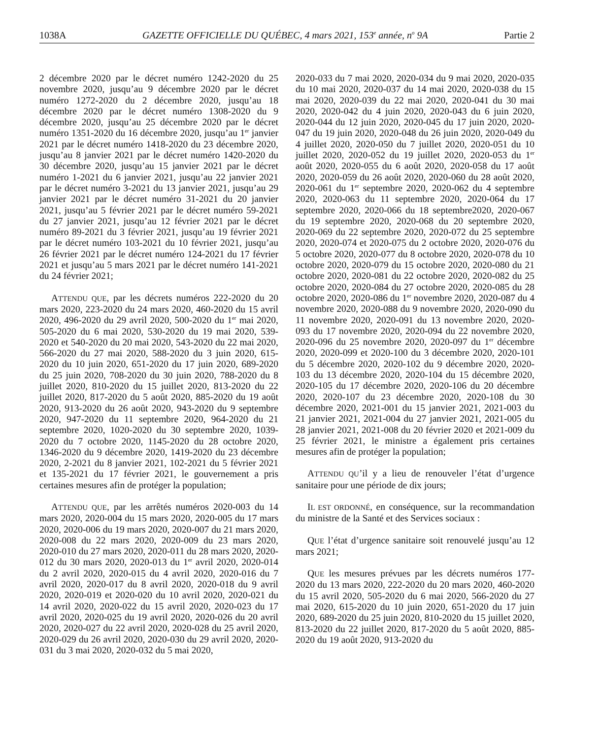1038A GAZETTE OFFICIELLE DU QUÉBEC, 4 mars 2021, 153<sup>e</sup> année, n<sup>o</sup> 9A Partie 2
2 décembre 2020 par le décret numéro 1242-2020 du 25 novembre 2020, jusqu’au 9 décembre 2020 par le décret numéro 1272-2020 du 2 décembre 2020, jusqu’au 18 décembre 2020 par le décret numéro 1308-2020 du 9 décembre 2020, jusqu’au 25 décembre 2020 par le décret numéro 1351-2020 du 16 décembre 2020, jusqu’au 1<sup>er</sup> janvier 2021 par le décret numéro 1418-2020 du 23 décembre 2020, jusqu’au 8 janvier 2021 par le décret numéro 1420-2020 du 30 décembre 2020, jusqu’au 15 janvier 2021 par le décret numéro 1-2021 du 6 janvier 2021, jusqu’au 22 janvier 2021 par le décret numéro 3-2021 du 13 janvier 2021, jusqu’au 29 janvier 2021 par le décret numéro 31-2021 du 20 janvier 2021, jusqu’au 5 février 2021 par le décret numéro 59-2021 du 27 janvier 2021, jusqu’au 12 février 2021 par le décret numéro 89-2021 du 3 février 2021, jusqu’au 19 février 2021 par le décret numéro 103-2021 du 10 février 2021, jusqu’au 26 février 2021 par le décret numéro 124-2021 du 17 février 2021 et jusqu’au 5 mars 2021 par le décret numéro 141-2021 du 24 février 2021;
ATTENDU QUE, par les décrets numéros 222-2020 du 20 mars 2020, 223-2020 du 24 mars 2020, 460-2020 du 15 avril 2020, 496-2020 du 29 avril 2020, 500-2020 du 1<sup>er</sup> mai 2020, 505-2020 du 6 mai 2020, 530-2020 du 19 mai 2020, 539-2020 et 540-2020 du 20 mai 2020, 543-2020 du 22 mai 2020, 566-2020 du 27 mai 2020, 588-2020 du 3 juin 2020, 615-2020 du 10 juin 2020, 651-2020 du 17 juin 2020, 689-2020 du 25 juin 2020, 708-2020 du 30 juin 2020, 788-2020 du 8 juillet 2020, 810-2020 du 15 juillet 2020, 813-2020 du 22 juillet 2020, 817-2020 du 5 août 2020, 885-2020 du 19 août 2020, 913-2020 du 26 août 2020, 943-2020 du 9 septembre 2020, 947-2020 du 11 septembre 2020, 964-2020 du 21 septembre 2020, 1020-2020 du 30 septembre 2020, 1039-2020 du 7 octobre 2020, 1145-2020 du 28 octobre 2020, 1346-2020 du 9 décembre 2020, 1419-2020 du 23 décembre 2020, 2-2021 du 8 janvier 2021, 102-2021 du 5 février 2021 et 135-2021 du 17 février 2021, le gouvernement a pris certaines mesures afin de protéger la population;
ATTENDU QUE, par les arrêtés numéros 2020-003 du 14 mars 2020, 2020-004 du 15 mars 2020, 2020-005 du 17 mars 2020, 2020-006 du 19 mars 2020, 2020-007 du 21 mars 2020, 2020-008 du 22 mars 2020, 2020-009 du 23 mars 2020, 2020-010 du 27 mars 2020, 2020-011 du 28 mars 2020, 2020-012 du 30 mars 2020, 2020-013 du 1<sup>er</sup> avril 2020, 2020-014 du 2 avril 2020, 2020-015 du 4 avril 2020, 2020-016 du 7 avril 2020, 2020-017 du 8 avril 2020, 2020-018 du 9 avril 2020, 2020-019 et 2020-020 du 10 avril 2020, 2020-021 du 14 avril 2020, 2020-022 du 15 avril 2020, 2020-023 du 17 avril 2020, 2020-025 du 19 avril 2020, 2020-026 du 20 avril 2020, 2020-027 du 22 avril 2020, 2020-028 du 25 avril 2020, 2020-029 du 26 avril 2020, 2020-030 du 29 avril 2020, 2020-031 du 3 mai 2020, 2020-032 du 5 mai 2020,
2020-033 du 7 mai 2020, 2020-034 du 9 mai 2020, 2020-035 du 10 mai 2020, 2020-037 du 14 mai 2020, 2020-038 du 15 mai 2020, 2020-039 du 22 mai 2020, 2020-041 du 30 mai 2020, 2020-042 du 4 juin 2020, 2020-043 du 6 juin 2020, 2020-044 du 12 juin 2020, 2020-045 du 17 juin 2020, 2020-047 du 19 juin 2020, 2020-048 du 26 juin 2020, 2020-049 du 4 juillet 2020, 2020-050 du 7 juillet 2020, 2020-051 du 10 juillet 2020, 2020-052 du 19 juillet 2020, 2020-053 du 1<sup>er</sup> août 2020, 2020-055 du 6 août 2020, 2020-058 du 17 août 2020, 2020-059 du 26 août 2020, 2020-060 du 28 août 2020, 2020-061 du 1<sup>er</sup> septembre 2020, 2020-062 du 4 septembre 2020, 2020-063 du 11 septembre 2020, 2020-064 du 17 septembre 2020, 2020-066 du 18 septembre2020, 2020-067 du 19 septembre 2020, 2020-068 du 20 septembre 2020, 2020-069 du 22 septembre 2020, 2020-072 du 25 septembre 2020, 2020-074 et 2020-075 du 2 octobre 2020, 2020-076 du 5 octobre 2020, 2020-077 du 8 octobre 2020, 2020-078 du 10 octobre 2020, 2020-079 du 15 octobre 2020, 2020-080 du 21 octobre 2020, 2020-081 du 22 octobre 2020, 2020-082 du 25 octobre 2020, 2020-084 du 27 octobre 2020, 2020-085 du 28 octobre 2020, 2020-086 du 1<sup>er</sup> novembre 2020, 2020-087 du 4 novembre 2020, 2020-088 du 9 novembre 2020, 2020-090 du 11 novembre 2020, 2020-091 du 13 novembre 2020, 2020-093 du 17 novembre 2020, 2020-094 du 22 novembre 2020, 2020-096 du 25 novembre 2020, 2020-097 du 1<sup>er</sup> décembre 2020, 2020-099 et 2020-100 du 3 décembre 2020, 2020-101 du 5 décembre 2020, 2020-102 du 9 décembre 2020, 2020-103 du 13 décembre 2020, 2020-104 du 15 décembre 2020, 2020-105 du 17 décembre 2020, 2020-106 du 20 décembre 2020, 2020-107 du 23 décembre 2020, 2020-108 du 30 décembre 2020, 2021-001 du 15 janvier 2021, 2021-003 du 21 janvier 2021, 2021-004 du 27 janvier 2021, 2021-005 du 28 janvier 2021, 2021-008 du 20 février 2020 et 2021-009 du 25 février 2021, le ministre a également pris certaines mesures afin de protéger la population;
ATTENDU QU’il y a lieu de renouveler l’état d’urgence sanitaire pour une période de dix jours;
IL EST ORDONNÉ, en conséquence, sur la recommandation du ministre de la Santé et des Services sociaux :
QUE l’état d’urgence sanitaire soit renouvelé jusqu’au 12 mars 2021;
QUE les mesures prévues par les décrets numéros 177-2020 du 13 mars 2020, 222-2020 du 20 mars 2020, 460-2020 du 15 avril 2020, 505-2020 du 6 mai 2020, 566-2020 du 27 mai 2020, 615-2020 du 10 juin 2020, 651-2020 du 17 juin 2020, 689-2020 du 25 juin 2020, 810-2020 du 15 juillet 2020, 813-2020 du 22 juillet 2020, 817-2020 du 5 août 2020, 885-2020 du 19 août 2020, 913-2020 du